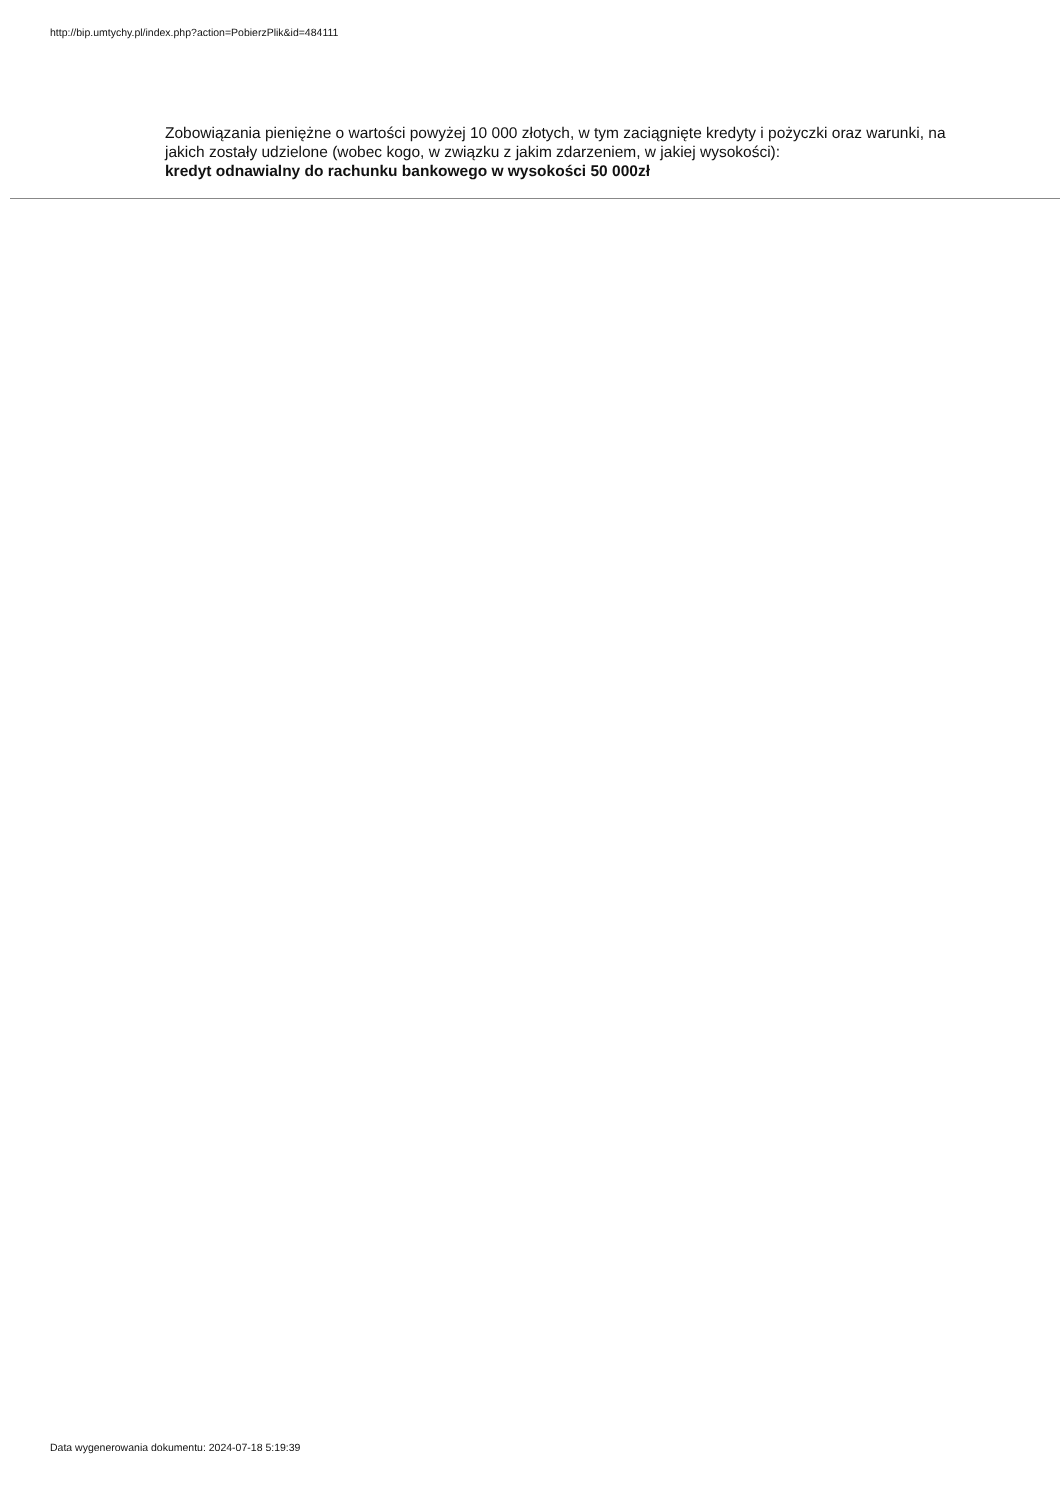http://bip.umtychy.pl/index.php?action=PobierzPlik&id=484111
Zobowiązania pieniężne o wartości powyżej 10 000 złotych, w tym zaciągnięte kredyty i pożyczki oraz warunki, na jakich zostały udzielone (wobec kogo, w związku z jakim zdarzeniem, w jakiej wysokości):
kredyt odnawialny do rachunku bankowego w wysokości 50 000zł
Data wygenerowania dokumentu: 2024-07-18 5:19:39